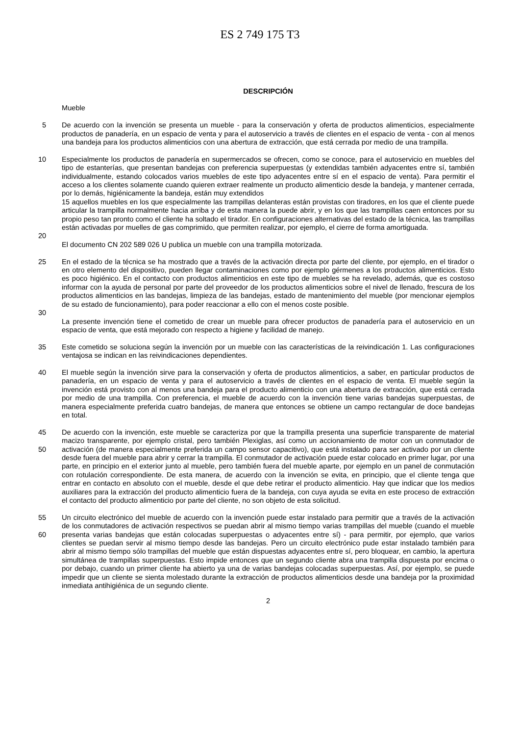ES 2 749 175 T3
DESCRIPCIÓN
Mueble
5 De acuerdo con la invención se presenta un mueble - para la conservación y oferta de productos alimenticios, especialmente productos de panadería, en un espacio de venta y para el autoservicio a través de clientes en el espacio de venta - con al menos una bandeja para los productos alimenticios con una abertura de extracción, que está cerrada por medio de una trampilla.
10 Especialmente los productos de panadería en supermercados se ofrecen, como se conoce, para el autoservicio en muebles del tipo de estanterías, que presentan bandejas con preferencia superpuestas (y extendidas también adyacentes entre sí, también individualmente, estando colocados varios muebles de este tipo adyacentes entre sí en el espacio de venta). Para permitir el acceso a los clientes solamente cuando quieren extraer realmente un producto alimenticio desde la bandeja, y mantener cerrada, por lo demás, higiénicamente la bandeja, están muy extendidos
15 aquellos muebles en los que especialmente las trampillas delanteras están provistas con tiradores, en los que el cliente puede articular la trampilla normalmente hacia arriba y de esta manera la puede abrir, y en los que las trampillas caen entonces por su propio peso tan pronto como el cliente ha soltado el tirador. En configuraciones alternativas del estado de la técnica, las trampillas están activadas por muelles de gas comprimido, que permiten realizar, por ejemplo, el cierre de forma amortiguada.
20
El documento CN 202 589 026 U publica un mueble con una trampilla motorizada.
25 En el estado de la técnica se ha mostrado que a través de la activación directa por parte del cliente, por ejemplo, en el tirador o en otro elemento del dispositivo, pueden llegar contaminaciones como por ejemplo gérmenes a los productos alimenticios. Esto es poco higiénico. En el contacto con productos alimenticios en este tipo de muebles se ha revelado, además, que es costoso informar con la ayuda de personal por parte del proveedor de los productos alimenticios sobre el nivel de llenado, frescura de los productos alimenticios en las bandejas, limpieza de las bandejas, estado de mantenimiento del mueble (por mencionar ejemplos de su estado de funcionamiento), para poder reaccionar a ello con el menos coste posible.
30
La presente invención tiene el cometido de crear un mueble para ofrecer productos de panadería para el autoservicio en un espacio de venta, que está mejorado con respecto a higiene y facilidad de manejo.
35 Este cometido se soluciona según la invención por un mueble con las características de la reivindicación 1. Las configuraciones ventajosa se indican en las reivindicaciones dependientes.
40 El mueble según la invención sirve para la conservación y oferta de productos alimenticios, a saber, en particular productos de panadería, en un espacio de venta y para el autoservicio a través de clientes en el espacio de venta. El mueble según la invención está provisto con al menos una bandeja para el producto alimenticio con una abertura de extracción, que está cerrada por medio de una trampilla. Con preferencia, el mueble de acuerdo con la invención tiene varias bandejas superpuestas, de manera especialmente preferida cuatro bandejas, de manera que entonces se obtiene un campo rectangular de doce bandejas en total.
45
50
De acuerdo con la invención, este mueble se caracteriza por que la trampilla presenta una superficie transparente de material macizo transparente, por ejemplo cristal, pero también Plexiglas, así como un accionamiento de motor con un conmutador de activación (de manera especialmente preferida un campo sensor capacitivo), que está instalado para ser activado por un cliente desde fuera del mueble para abrir y cerrar la trampilla. El conmutador de activación puede estar colocado en primer lugar, por una parte, en principio en el exterior junto al mueble, pero también fuera del mueble aparte, por ejemplo en un panel de conmutación con rotulación correspondiente. De esta manera, de acuerdo con la invención se evita, en principio, que el cliente tenga que entrar en contacto en absoluto con el mueble, desde el que debe retirar el producto alimenticio. Hay que indicar que los medios auxiliares para la extracción del producto alimenticio fuera de la bandeja, con cuya ayuda se evita en este proceso de extracción el contacto del producto alimenticio por parte del cliente, no son objeto de esta solicitud.
55
60
Un circuito electrónico del mueble de acuerdo con la invención puede estar instalado para permitir que a través de la activación de los conmutadores de activación respectivos se puedan abrir al mismo tiempo varias trampillas del mueble (cuando el mueble presenta varias bandejas que están colocadas superpuestas o adyacentes entre sí) - para permitir, por ejemplo, que varios clientes se puedan servir al mismo tiempo desde las bandejas. Pero un circuito electrónico pude estar instalado también para abrir al mismo tiempo sólo trampillas del mueble que están dispuestas adyacentes entre sí, pero bloquear, en cambio, la apertura simultánea de trampillas superpuestas. Esto impide entonces que un segundo cliente abra una trampilla dispuesta por encima o por debajo, cuando un primer cliente ha abierto ya una de varias bandejas colocadas superpuestas. Así, por ejemplo, se puede impedir que un cliente se sienta molestado durante la extracción de productos alimenticios desde una bandeja por la proximidad inmediata antihigiénica de un segundo cliente.
2